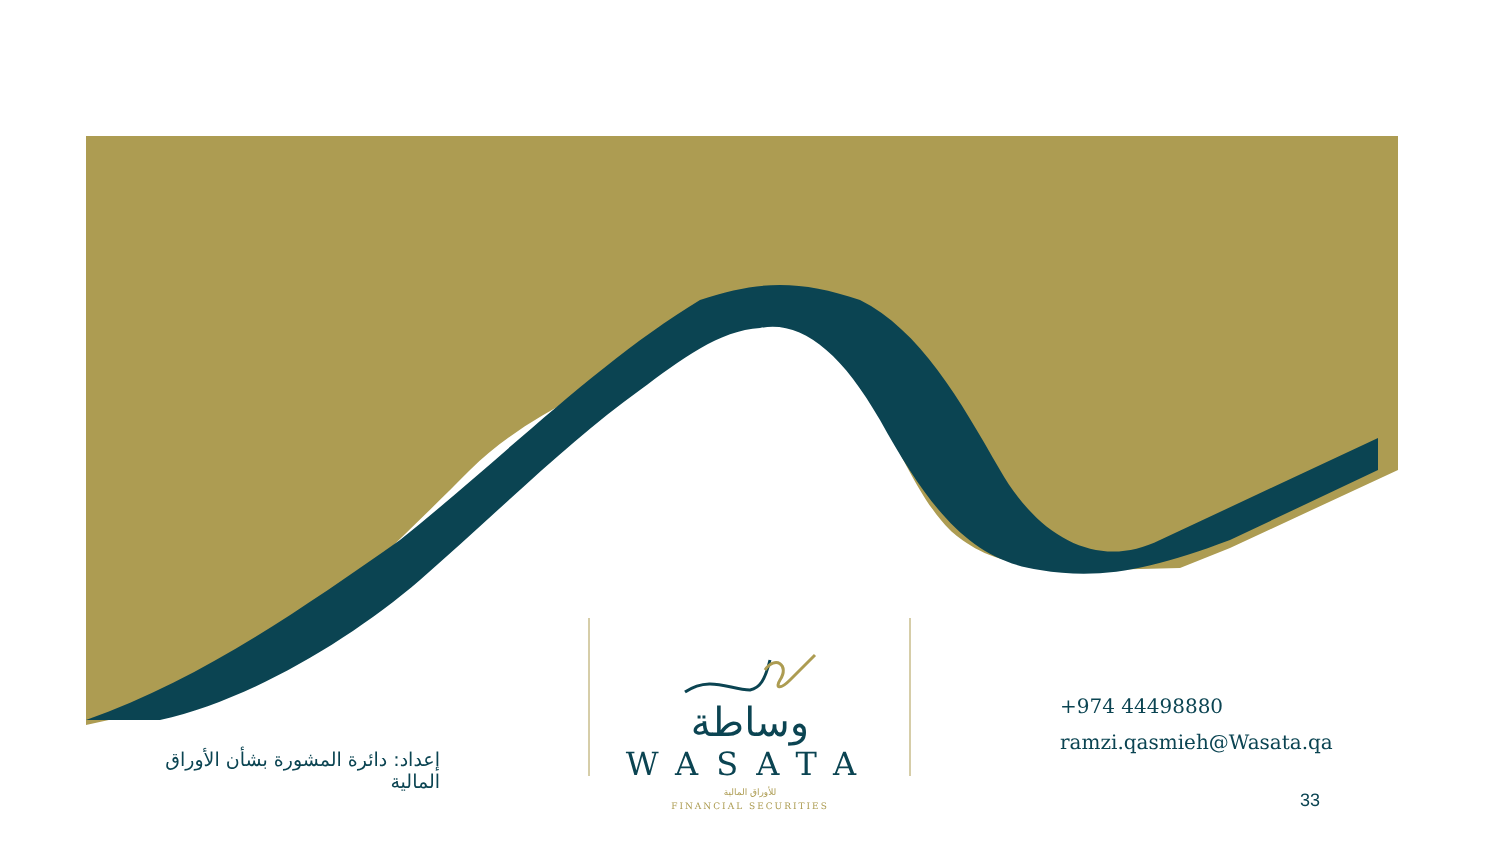وساطة
WASATA
للأوراق المالية
FINANCIAL SECURITIES
+974 44498880
ramzi.qasmieh@Wasata.qa
إعداد: دائرة المشورة بشأن الأوراق المالية
33